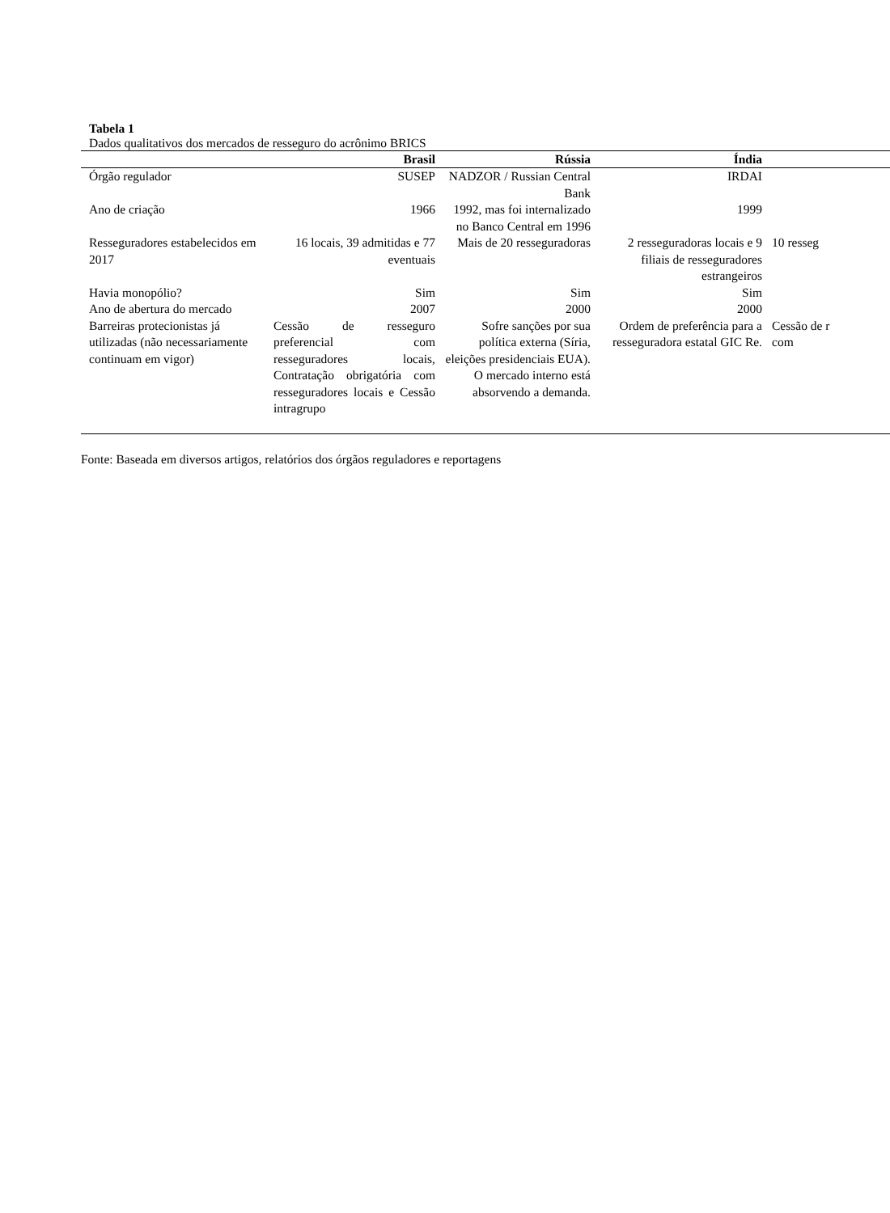Tabela 1
Dados qualitativos dos mercados de resseguro do acrônimo BRICS
| | Brasil | Rússia | Índia | |
| --- | --- | --- | --- | --- |
| Órgão regulador | SUSEP | NADZOR / Russian Central Bank | IRDAI | |
| Ano de criação | 1966 | 1992, mas foi internalizado no Banco Central em 1996 | 1999 | |
| Resseguradores estabelecidos em 2017 | 16 locais, 39 admitidas e 77 eventuais | Mais de 20 resseguradoras | 2 resseguradoras locais e 9 filiais de resseguradores estrangeiros | 10 resseg |
| Havia monopólio? | Sim | Sim | Sim | |
| Ano de abertura do mercado | 2007 | 2000 | 2000 | |
| Barreiras protecionistas já utilizadas (não necessariamente continuam em vigor) | Cessão de resseguro preferencial com resseguradores locais, Contratação obrigatória com resseguradores locais e Cessão intragrupo | Sofre sanções por sua política externa (Síria, eleições presidenciais EUA). O mercado interno está absorvendo a demanda. | Ordem de preferência para a resseguradora estatal GIC Re. | Cessão de r com |
Fonte: Baseada em diversos artigos, relatórios dos órgãos reguladores e reportagens